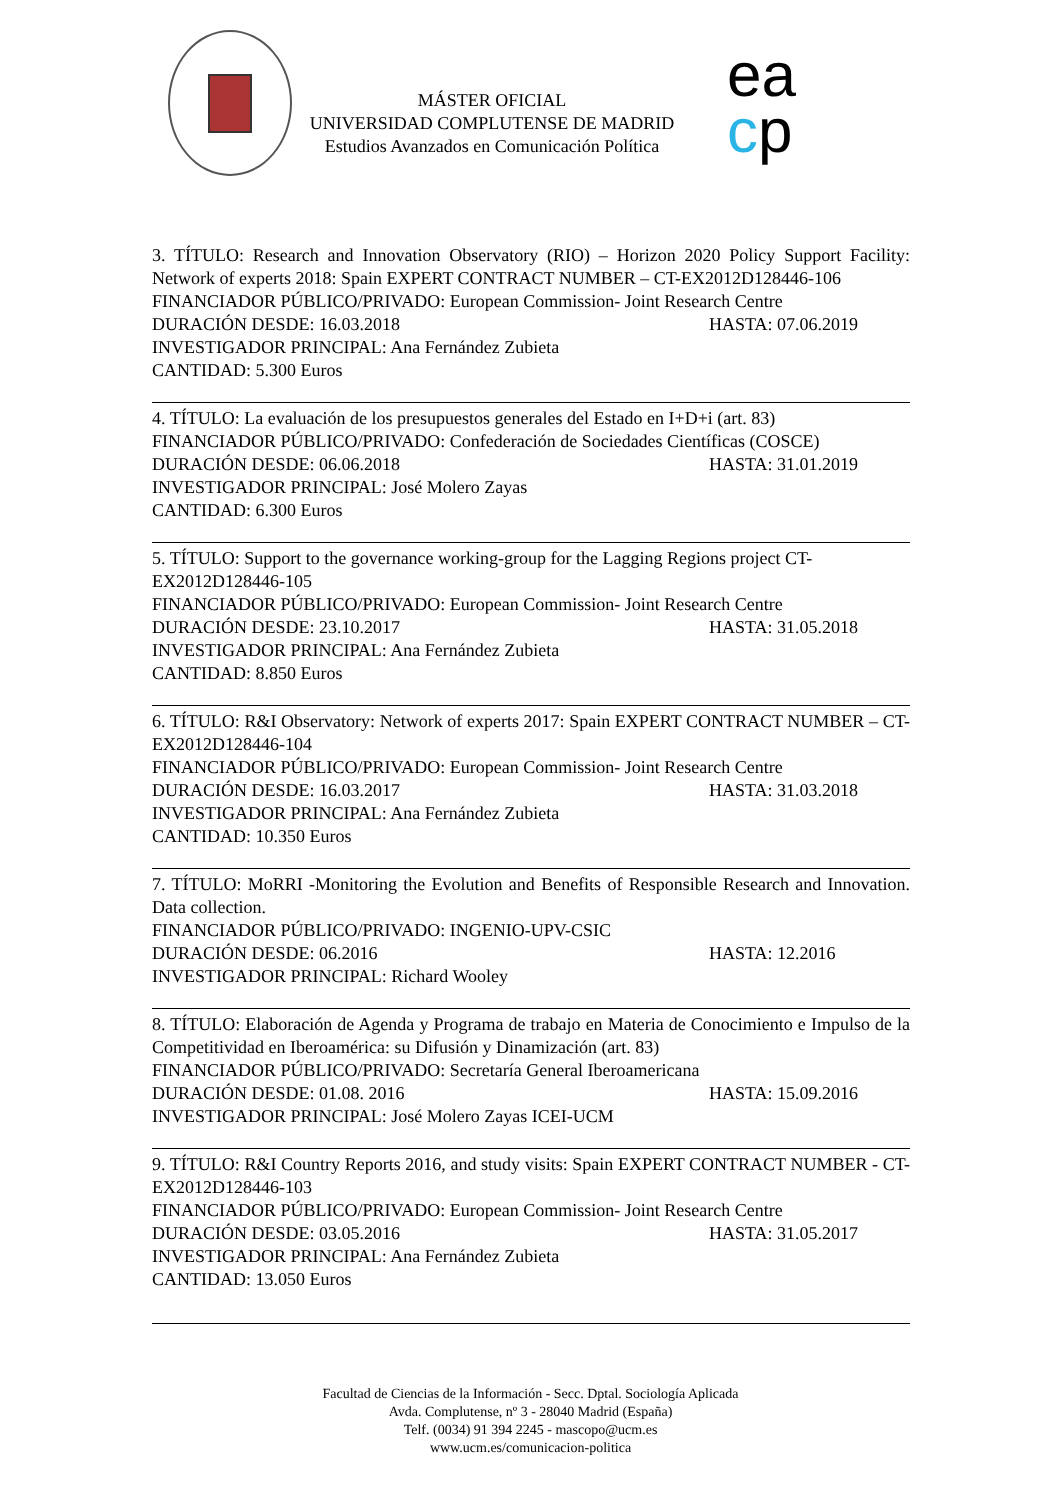MÁSTER OFICIAL
UNIVERSIDAD COMPLUTENSE DE MADRID
Estudios Avanzados en Comunicación Política
ea
cp
3. TÍTULO: Research and Innovation Observatory (RIO) – Horizon 2020 Policy Support Facility: Network of experts 2018: Spain EXPERT CONTRACT NUMBER – CT-EX2012D128446-106
FINANCIADOR PÚBLICO/PRIVADO: European Commission- Joint Research Centre
DURACIÓN DESDE: 16.03.2018 HASTA: 07.06.2019
INVESTIGADOR PRINCIPAL: Ana Fernández Zubieta
CANTIDAD: 5.300 Euros
4. TÍTULO: La evaluación de los presupuestos generales del Estado en I+D+i (art. 83)
FINANCIADOR PÚBLICO/PRIVADO: Confederación de Sociedades Científicas (COSCE)
DURACIÓN DESDE: 06.06.2018 HASTA: 31.01.2019
INVESTIGADOR PRINCIPAL: José Molero Zayas
CANTIDAD: 6.300 Euros
5. TÍTULO: Support to the governance working-group for the Lagging Regions project CT-EX2012D128446-105
FINANCIADOR PÚBLICO/PRIVADO: European Commission- Joint Research Centre
DURACIÓN DESDE: 23.10.2017 HASTA: 31.05.2018
INVESTIGADOR PRINCIPAL: Ana Fernández Zubieta
CANTIDAD: 8.850 Euros
6. TÍTULO: R&I Observatory: Network of experts 2017: Spain EXPERT CONTRACT NUMBER – CT-EX2012D128446-104
FINANCIADOR PÚBLICO/PRIVADO: European Commission- Joint Research Centre
DURACIÓN DESDE: 16.03.2017 HASTA: 31.03.2018
INVESTIGADOR PRINCIPAL: Ana Fernández Zubieta
CANTIDAD: 10.350 Euros
7. TÍTULO: MoRRI -Monitoring the Evolution and Benefits of Responsible Research and Innovation. Data collection.
FINANCIADOR PÚBLICO/PRIVADO: INGENIO-UPV-CSIC
DURACIÓN DESDE: 06.2016 HASTA: 12.2016
INVESTIGADOR PRINCIPAL: Richard Wooley
8. TÍTULO: Elaboración de Agenda y Programa de trabajo en Materia de Conocimiento e Impulso de la Competitividad en Iberoamérica: su Difusión y Dinamización (art. 83)
FINANCIADOR PÚBLICO/PRIVADO: Secretaría General Iberoamericana
DURACIÓN DESDE: 01.08. 2016 HASTA: 15.09.2016
INVESTIGADOR PRINCIPAL: José Molero Zayas ICEI-UCM
9. TÍTULO: R&I Country Reports 2016, and study visits: Spain EXPERT CONTRACT NUMBER - CT-EX2012D128446-103
FINANCIADOR PÚBLICO/PRIVADO: European Commission- Joint Research Centre
DURACIÓN DESDE: 03.05.2016 HASTA: 31.05.2017
INVESTIGADOR PRINCIPAL: Ana Fernández Zubieta
CANTIDAD: 13.050 Euros
Facultad de Ciencias de la Información - Secc. Dptal. Sociología Aplicada
Avda. Complutense, nº 3 - 28040 Madrid (España)
Telf. (0034) 91 394 2245 - mascopo@ucm.es
www.ucm.es/comunicacion-politica